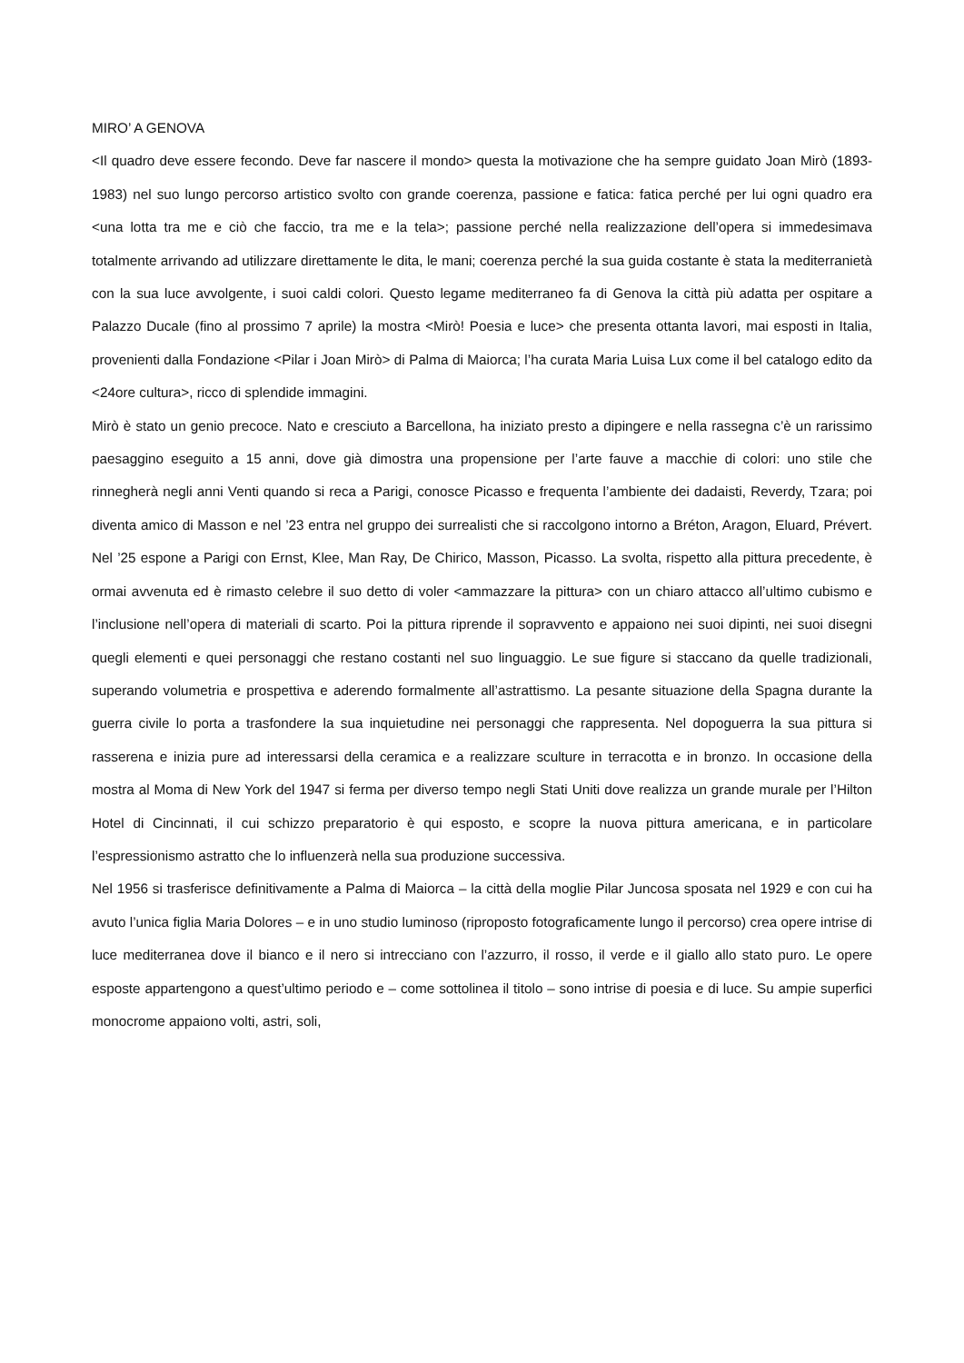MIRO’ A GENOVA
<Il quadro deve essere fecondo. Deve far nascere il mondo> questa la motivazione che ha sempre guidato Joan Mirò (1893-1983) nel suo lungo percorso artistico svolto con grande coerenza, passione e fatica: fatica perché per lui ogni quadro era <una lotta tra me e ciò che faccio, tra me e la tela>; passione perché nella realizzazione dell’opera si immedesimava totalmente arrivando ad utilizzare direttamente le dita, le mani; coerenza perché la sua guida costante è stata la mediterranietà con la sua luce avvolgente, i suoi caldi colori. Questo legame mediterraneo fa di Genova la città più adatta per ospitare a Palazzo Ducale (fino al prossimo 7 aprile) la mostra <Mirò! Poesia e luce> che presenta ottanta lavori, mai esposti in Italia, provenienti dalla Fondazione <Pilar i Joan Mirò> di Palma di Maiorca; l’ha curata Maria Luisa Lux come il bel catalogo edito da <24ore cultura>, ricco di splendide immagini.
Mirò è stato un genio precoce. Nato e cresciuto a Barcellona, ha iniziato presto a dipingere e nella rassegna c’è un rarissimo paesaggino eseguito a 15 anni, dove già dimostra una propensione per l’arte fauve a macchie di colori: uno stile che rinnegherà negli anni Venti quando si reca a Parigi, conosce Picasso e frequenta l’ambiente dei dadaisti, Reverdy, Tzara; poi diventa amico di Masson e nel ’23 entra nel gruppo dei surrealisti che si raccolgono intorno a Bréton, Aragon, Eluard, Prévert. Nel ’25 espone a Parigi con Ernst, Klee, Man Ray, De Chirico, Masson, Picasso. La svolta, rispetto alla pittura precedente, è ormai avvenuta ed è rimasto celebre il suo detto di voler <ammazzare la pittura> con un chiaro attacco all’ultimo cubismo e l’inclusione nell’opera di materiali di scarto. Poi la pittura riprende il sopravvento e appaiono nei suoi dipinti, nei suoi disegni quegli elementi e quei personaggi che restano costanti nel suo linguaggio. Le sue figure si staccano da quelle tradizionali, superando volumetria e prospettiva e aderendo formalmente all’astrattismo. La pesante situazione della Spagna durante la guerra civile lo porta a trasfondere la sua inquietudine nei personaggi che rappresenta. Nel dopoguerra la sua pittura si rasserena e inizia pure ad interessarsi della ceramica e a realizzare sculture in terracotta e in bronzo. In occasione della mostra al Moma di New York del 1947 si ferma per diverso tempo negli Stati Uniti dove realizza un grande murale per l’Hilton Hotel di Cincinnati, il cui schizzo preparatorio è qui esposto, e scopre la nuova pittura americana, e in particolare l’espressionismo astratto che lo influenzerà nella sua produzione successiva.
Nel 1956 si trasferisce definitivamente a Palma di Maiorca – la città della moglie Pilar Juncosa sposata nel 1929 e con cui ha avuto l’unica figlia Maria Dolores – e in uno studio luminoso (riproposto fotograficamente lungo il percorso) crea opere intrise di luce mediterranea dove il bianco e il nero si intrecciano con l’azzurro, il rosso, il verde e il giallo allo stato puro. Le opere esposte appartengono a quest’ultimo periodo e – come sottolinea il titolo – sono intrise di poesia e di luce. Su ampie superfici monocrome appaiono volti, astri, soli,